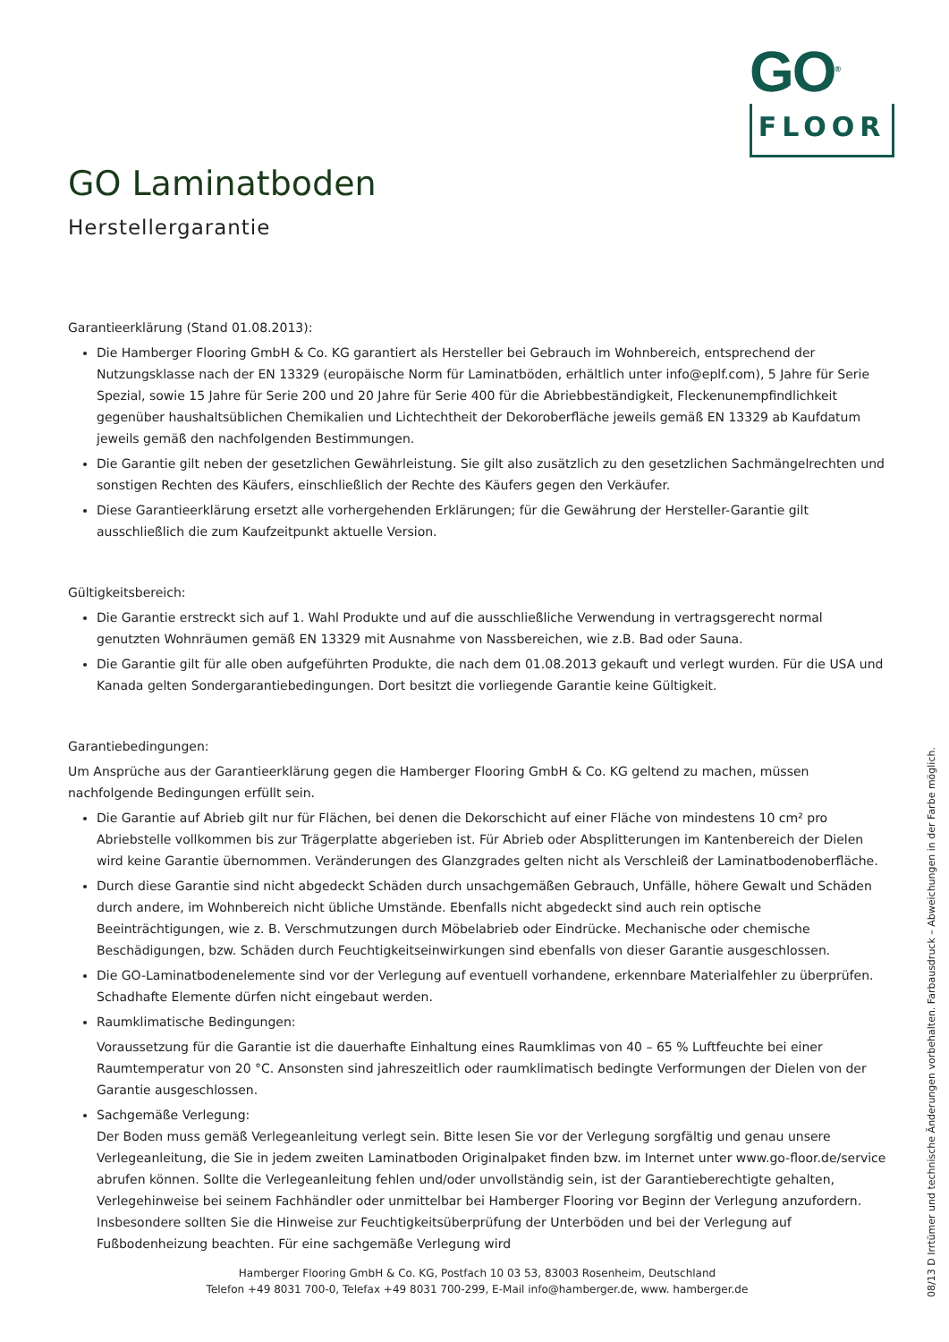GO<sup>®</sup>
FLOOR
GO Laminatboden
Herstellergarantie
Garantieerklärung (Stand 01.08.2013):
Die Hamberger Flooring GmbH & Co. KG garantiert als Hersteller bei Gebrauch im Wohnbereich, entsprechend der Nutzungsklasse nach der EN 13329 (europäische Norm für Laminatböden, erhältlich unter info@eplf.com), 5 Jahre für Serie Spezial, sowie 15 Jahre für Serie 200 und 20 Jahre für Serie 400 für die Abriebbeständigkeit, Fleckenunempfindlichkeit gegenüber haushaltsüblichen Chemikalien und Lichtechtheit der Dekoroberfläche jeweils gemäß EN 13329 ab Kaufdatum jeweils gemäß den nachfolgenden Bestimmungen.
Die Garantie gilt neben der gesetzlichen Gewährleistung. Sie gilt also zusätzlich zu den gesetzlichen Sachmängelrechten und sonstigen Rechten des Käufers, einschließlich der Rechte des Käufers gegen den Verkäufer.
Diese Garantieerklärung ersetzt alle vorhergehenden Erklärungen; für die Gewährung der Hersteller-Garantie gilt ausschließlich die zum Kaufzeitpunkt aktuelle Version.
Gültigkeitsbereich:
Die Garantie erstreckt sich auf 1. Wahl Produkte und auf die ausschließliche Verwendung in vertragsgerecht normal genutzten Wohnräumen gemäß EN 13329 mit Ausnahme von Nassbereichen, wie z.B. Bad oder Sauna.
Die Garantie gilt für alle oben aufgeführten Produkte, die nach dem 01.08.2013 gekauft und verlegt wurden. Für die USA und Kanada gelten Sondergarantiebedingungen. Dort besitzt die vorliegende Garantie keine Gültigkeit.
Garantiebedingungen:
Um Ansprüche aus der Garantieerklärung gegen die Hamberger Flooring GmbH & Co. KG geltend zu machen, müssen nachfolgende Bedingungen erfüllt sein.
Die Garantie auf Abrieb gilt nur für Flächen, bei denen die Dekorschicht auf einer Fläche von mindestens 10 cm² pro Abriebstelle vollkommen bis zur Trägerplatte abgerieben ist. Für Abrieb oder Absplitterungen im Kantenbereich der Dielen wird keine Garantie übernommen. Veränderungen des Glanzgrades gelten nicht als Verschleiß der Laminatbodenoberfläche.
Durch diese Garantie sind nicht abgedeckt Schäden durch unsachgemäßen Gebrauch, Unfälle, höhere Gewalt und Schäden durch andere, im Wohnbereich nicht übliche Umstände. Ebenfalls nicht abgedeckt sind auch rein optische Beeinträchtigungen, wie z. B. Verschmutzungen durch Möbelabrieb oder Eindrücke. Mechanische oder chemische Beschädigungen, bzw. Schäden durch Feuchtigkeitseinwirkungen sind ebenfalls von dieser Garantie ausgeschlossen.
Die GO-Laminatbodenelemente sind vor der Verlegung auf eventuell vorhandene, erkennbare Materialfehler zu überprüfen. Schadhafte Elemente dürfen nicht eingebaut werden.
Raumklimatische Bedingungen:
Voraussetzung für die Garantie ist die dauerhafte Einhaltung eines Raumklimas von 40 – 65 % Luftfeuchte bei einer Raumtemperatur von 20 °C. Ansonsten sind jahreszeitlich oder raumklimatisch bedingte Verformungen der Dielen von der Garantie ausgeschlossen.
Sachgemäße Verlegung:
Der Boden muss gemäß Verlegeanleitung verlegt sein. Bitte lesen Sie vor der Verlegung sorgfältig und genau unsere Verlegeanleitung, die Sie in jedem zweiten Laminatboden Originalpaket finden bzw. im Internet unter www.go-floor.de/service abrufen können. Sollte die Verlegeanleitung fehlen und/oder unvollständig sein, ist der Garantieberechtigte gehalten, Verlegehinweise bei seinem Fachhändler oder unmittelbar bei Hamberger Flooring vor Beginn der Verlegung anzufordern. Insbesondere sollten Sie die Hinweise zur Feuchtigkeitsüberprüfung der Unterböden und bei der Verlegung auf Fußbodenheizung beachten. Für eine sachgemäße Verlegung wird
Hamberger Flooring GmbH & Co. KG, Postfach 10 03 53, 83003 Rosenheim, Deutschland
Telefon +49 8031 700-0, Telefax +49 8031 700-299, E-Mail info@hamberger.de, www. hamberger.de
08/13 D Irrtümer und technische Änderungen vorbehalten. Farbausdruck – Abweichungen in der Farbe möglich.